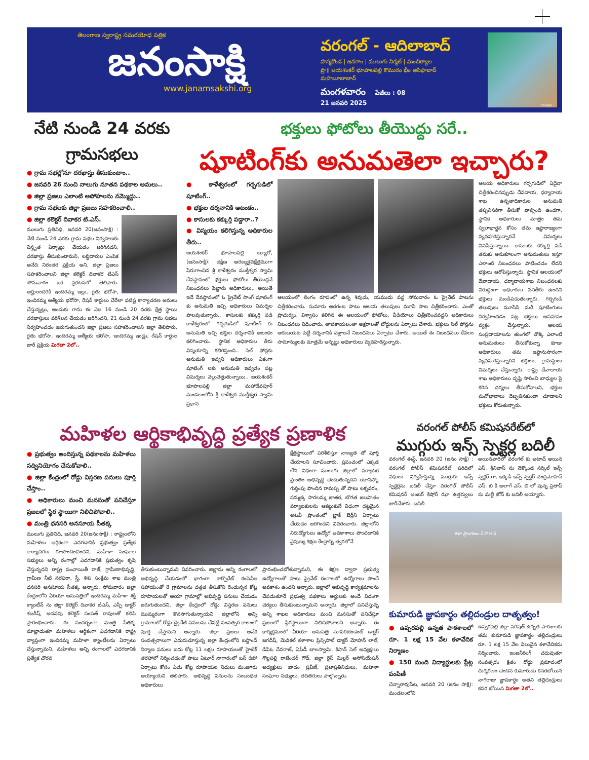తెలంగాణ స్వరాష్ట్ర సమరయోధ పత్రిక
జనంసాక్షి
www.janamsakshi.org
వరంగల్ - ఆదిలాబాద్
హన్మకొండ | జనగాం | ములుగు నిర్మల్ | మంచిర్యాల
ప్రొ॥ జయశంకర్ భూపాలపల్లి కొమురం భీం ఆసిఫాబాద్
మహబూబాబాద్
మంగళవారం పేజీలు : 08
21 జనవరి 2025
Follow :
నేటి నుండి 24 వరకు గ్రామసభలు
● గ్రామ సభల్లోనూ దరఖాస్తు తీసుకుంటాం..
● జనవరి 26 నుంచి నాలుగు నూతన పథకాల అమలు..
● జిల్లా ప్రజలు ఎలాంటి అపోహలను నమ్మొద్దు..
● గ్రామ సభలకు జిల్లా ప్రజలు సహకరించాలి..
● జిల్లా కలెక్టర్ దివాకర టి.ఎస్.
ములుగు ప్రతినిధి, జనవరి 20(జనంసాక్షి) : నేటి నుండి 24 వరకు గ్రామ సభల నిర్వహణకు విస్తృత ఏర్పాట్లు చేయడం జరిగినదని, దరఖాస్తు తీసుకుంటామని, లబ్ధిదారుల ఎంపిక అనేది నిరంతర ప్రక్రియ అని, జిల్లా ప్రజలు సహకరించాలని జిల్లా కలెక్టర్ దివాకర టిఎస్ సోమవారం ఒక ప్రకటనలో తెలిపారు. అర్హులందరికి ఇందిరమ్మ ఇల్లు, రైతు భరోసా, ఇందిరమ్మ ఆత్మీయ భరోసా, రేషన్ కార్డులు చేరేలా పటిష్ట కార్యాచరణ అమలు చేస్తున్నట్లు, అందుకు గాను ఈ నెల 16 నుండి 20 వరకు క్షేత్ర స్థాయి దరఖాస్తులు పరిశీలన చేయడం జరిగిందని, 21 నుండి 24 వరకు గ్రామ సభలు నిర్వహించడం జరుగుతుందని జిల్లా ప్రజలు సహకరించాలని జిల్లా తెలిపారు. రైతు భరోసా, ఇందిరమ్మ ఆత్మీయ భరోసా, ఇందిరమ్మ ఇండ్లు, రేషన్ కార్డుల జారీ ప్రక్రియ మిగతా 2లో..
భక్తులు ఫోటోలు తీయొద్దు సరే..
షూటింగ్‌కు అనుమతెలా ఇచ్చారు?
● కాళేశ్వరంలో గర్భగుడిలో షూటింగ్..
● భక్తుల దర్శనానికి ఆటంకం..
● కాసులకు కక్కుర్తి పడ్డారా..?
● విస్మయం కలిగిస్తున్న అధికారుల తీరు..
జయశంకర్ భూపాలపల్లి బ్యూరో, (జనంసాక్షి): దక్షిణ అరణ్యశైవక్షేత్రముగా పేరుగాంచిన శ్రీ కాళేశ్వరం ముక్తీశ్వర స్వామి దేవస్థానంలో భక్తులు ఫోటోలు తీయొద్దనే నిబంధనలు పెట్టారు అధికారులు.. అయితే ఇదే దేవస్థానంలో ఓ ప్రైవేట్ సాంగ్ షూటింగ్ కు అనుమతి ఇచ్చి అధికారులు విమర్శల పాలవుతున్నారు.. కాసులకు కక్కుర్తి పడి కాళేశ్వరంలో గర్భగుడిలో షూటింగ్ కు అనుమతి ఇచ్చి భక్తుల దర్శనానికి ఆటంకం కలిగించారు.. స్థానిక అధికారుల తీరు విస్మయాన్ని కలిగిస్తుంది.. సెల్ ఫోన్లకు అనుమతి ఇవ్వని అధికారులు ఏకంగా షూటింగ్ లకు అనుమతి ఇవ్వడం పట్ల విమర్శలు వెల్లువెత్తుతున్నాయి.. జయశంకర్ భూపాలపల్లి జిల్లా మహాదేవపూర్ మండలంలోని శ్రీ కాళేశ్వర ముక్తీశ్వర స్వామి ప్రధాన
ఆలయంలో లింగం రూపంలో ఉన్న శివుడు, యముడు వద్ద సోమవారం ఓ ప్రైవేట్ పాటను చిత్రీకరించారు. సుమారు అరగంట పాటు ఆలయ తలుపులు మూసి పాట చిత్రీకరించారు. ఎంతో ప్రాచుర్యం, విశ్వాసం కలిగిన ఈ ఆలయంలో ఫోటోలు, వీడియోలు చిత్రీకరించవద్దని అధికారులు నిబంధనలు విధించారు. తాటికాయలంతా అక్షరాలతో బోర్డులను ఏర్పాటు చేశారు. భక్తులు సెల్ ఫోన్లను ఆరుబయట పెట్టి దర్శనానికి వెళ్లాలనే నిబంధనలు ఏర్పాటు చేశారు. అయితే ఈ నిబంధనలు కేవలం సామాన్యులకు మాత్రమే అన్నట్టు అధికారులు వ్యవహరిస్తున్నారు.
ఆలయ అధికారులు గర్భగుడిలో ఏదైనా చిత్రీకరించినప్పుడు దేవదాయ, ధర్మాదాయ శాఖ ఉన్నతాధికారుల అనుమతి తప్పనిసరిగా తీసుకో వాల్సింది ఉండగా, స్థానిక అధికారులు మాత్రం తమ స్వలాభార్జన కోసం తమ ఇష్టారాజ్యంగా వ్యవహరిస్తున్నారనే విమర్శలు వినిపిస్తున్నాయి. కాసులకు కక్కుర్తి పడి తమకు అనుకూలంగా అనుమతులు ఇస్తూ ఎలాంటి నిబంధనలు పాటించడం లేదని భక్తులు ఆరోపిస్తున్నారు. స్థానిక ఆలయంలో దేవాదాయ, ధర్మాదాయశాఖ నిబంధనలకు విరుద్ధంగా అధికారుల వనితీరు ఉందని భక్తులు మండిపడుతున్నారు. గర్భగుడి తలుపులు మూసేసి మరీ షూటింగులు నిర్వహించడం పట్ల భక్తులు అసహనం వ్యక్తం చేస్తున్నారు. ఆలయ సంప్రదాయాలను తుంగలో తొక్కి ఎలాంటి అనుమతులు తీసుకోకున్నా కూడా అధికారులు తమ ఇష్టానుసారంగా వ్యవహరిస్తున్నారని భక్తులు, గ్రామస్థులు విమర్శలు చేస్తున్నారు. రాష్ట్ర దేవాదాయ శాఖ అధికారులు దృష్టి సారించి బాధ్యుల పై కఠిన చర్యలు తీసుకోవాలని, భక్తుల మనోభావాలు దెబ్బతినకుండా చూడాలని భక్తులు కోరుతున్నారు.
మహిళల ఆర్థికాభివృద్ధి ప్రత్యేక ప్రణాళిక
● ప్రభుత్వం అందిస్తున్న పథకాలను మహిళలు సద్వినియోగం చేసుకోవాలి..
● జిల్లా కేంద్రంలో రోడ్డు విస్తరణ పనులు పూర్తి చేస్తాం..
● అధికారులు మంచి మనసుతో పనిచేస్తూ ప్రజలలో స్థిర స్థాయిగా నిలిచిపోవాలి..
● మంత్రి ధనసరి అనసూయ సీతక్క
ములుగు ప్రతినిధి, జనవరి 20(జనంసాక్షి) : రాష్ట్రంలోని మహిళలు ఆర్థికంగా ఎదగడానికి ప్రభుత్వం ప్రత్యేక కార్యాచరణ రూపొందించిందని, మహిళా సంఘాల సభ్యులు అన్ని రంగాల్లో ఎదగడానికి ప్రభుత్వం కృషి చేస్తున్నదని రాష్ట్ర పంచాయితీ రాజ్, గ్రామీణాభివృద్ధి, గ్రామీణ నీటి సరఫరా, స్త్రీ, శిశు సంక్షేమ శాఖ మంత్రి ధనసరి అనసూయ సీతక్క అన్నారు. సోమవారం జిల్లా కేంద్రంలోని ఏరియా ఆసుపత్రిలో ఇందిరమ్మ మహిళా శక్తి క్యాంటీన్ ను జిల్లా కలెక్టర్ దివాకర టిఎస్, ఎస్పీ డాక్టర్ శబరీష్, అదనపు కలెక్టర్ సంపత్ రావులతో కలిసి ప్రారంభించారు. ఈ సందర్భంగా మంత్రి సీతక్క మాట్లాడుతూ మహిళలు ఆర్థికంగా ఎదగడానికి రాష్ట్ర వ్యాప్తంగా ఇందిరమ్మ మహిళా క్యాంటీలను ఏర్పాటు చేస్తున్నామని, మహిళలు అన్ని రంగాలలో ఎదగడానికి ప్రత్యేక చొరవ
క్షేత్రస్థాయిలో పరిశీలిస్తూ నాణ్యత తో పూర్తి చేయాలని సూచించారు. ప్రపంచంలో ఎక్కడ లేని విధంగా ములుగు జిల్లాలో పర్యాటక ప్రాంతం అభివృద్ధి చెందుతున్నదని యోనిస్కో గుర్తింపు పొందిన రామప్ప తో పాటు లక్నవరం, సమ్మక్క సారలమ్మ జాతర, బొగత జలపాతం పర్యాటకులను ఆకట్టుకునే విధంగా దట్టమైన అటవీ ప్రాంతంలో బ్లాక్ బెర్రీని ఏర్పాటు చేయడం జరిగిందని వివరించారు. జిల్లాలోని నిరుద్యోగులు ఉద్యోగ అవకాశాలు పొందడానికి నైపుణ్య శిక్షణ కేంద్రాన్ని త్వరలోనే
తీసుకుంటున్నామని వివరించారు. జిల్లాను అన్ని రంగాలలో అభివృద్ధి చేయడంలో భాగంగా కార్పొరేట్ కంపెనీల సహాయంతో 8 గ్రామాలను దత్తత తీసుకొని రెండున్నర కోట్ల రూపాయలతో ఆయా గ్రామాల్లో అభివృద్ధి పనులు చేయడం జరుగుతుందని, జిల్లా కేంద్రంలో రోడ్డు విస్తరణ పనులు ముమ్మరంగా కొనసాగుతున్నాయని జిల్లాలోని అన్ని గ్రామాలలో రోడ్డు డ్రైనేజీ పనులను చేపట్టి సంవత్సర కాలంలో పూర్తి చేస్తామని అన్నారు. జిల్లా ప్రజలు అనేక సంవత్సరాలుగా ఎదురుచూస్తున్న జిల్లా కేంద్రంలోని బస్టాండ్ నిర్మాణ పనులు ఐదు కోట్ల 11 లక్షల రూపాయలతో హైటెక్ తరహాలో నిర్మించడంతో పాటు ఏటూర్ నాగారంలో బస్ డిపో ఏర్పాటు కోసం ఏడు కోట్ల రూపాయల నిధులు మంజూరు అయ్యాయని తెలిపారు. అభివృద్ధి పనులను సంబంధిత అధికారులు
ప్రారంభించబోతున్నామని, ఈ శిక్షణ ద్వారా ప్రభుత్వ ఉద్యోగాలతో పాటు ప్రైవేట్ రంగాలలో ఉద్యోగాలు పొందే అవకాశం ఉందని అన్నారు. జిల్లాలో అభివృద్ధి కార్యక్రమాలను చేపడుతూనే ప్రభుత్వ పథకాలు అర్హులకు అందే విధంగా చర్యలు తీసుకుంటున్నామని అన్నారు. జిల్లాలో పనిచేస్తున్న అన్ని శాఖల అధికారులు మంచి మనసుతో పనిచేస్తూ ప్రజలలో స్థిరస్థాయిగా నిలిచిపోవాలని అన్నారు. ఈ కార్యక్రమంలో ఏరియా ఆసుపత్రి సూపరిటెండెంట్ డాక్టర్ జగదీష్, మెడికల్ కళాశాల ప్రిన్సిపాల్ డాక్టర్ మోహన్ లాల్, డిపిఓ దేవరాజ్, ఏపీడీ బాలస్వామి, కిసాన్ సెల్ అధ్యక్షులు గొల్లపల్లి రాజేందర్ గౌడ్, జిల్లా రైస్ మిల్లర్ అసోసియేషన్ అధ్యక్షులు బాదం ప్రవీణ్, ప్రజాప్రతినిధులు, మహిళా సంఘాల సభ్యులు, తదితరులు పాల్గొన్నారు.
వరంగల్ పోలీస్ కమిషనరేట్‌లో
ముగ్గురు ఇన్స్ స్పెక్టర్ల బదిలీ
వరంగల్ ఈస్ట్, జనవరి 20 (జనం సాక్షి) : వరంగల్ పోలీస్ కమిషనరేట్ పరిధిలో విధులు నిర్వహిస్తున్న ముగ్గురు ఇన్స్ స్పెక్టర్లను బదిలీ చేస్తూ వరంగల్ పోలీస్ కమిషనర్ అంబర్ కిషోర్ ఝా ఉత్తర్వులు జారీచేశారు. బదిలీ
అయినవారిలో వరంగల్ కు అటాచ్ అయిన ఎస్. శ్రీనివాస్ ను నెక్కొండ సర్కిల్ ఇన్స్ స్పెక్టర్ గా, ఇక్కడి ఇన్స్ స్పెక్టర్ చంద్రమోహన్ ఎస్. బి కి అలాగే ఎస్. బి లో వున్న ప్రతాప్ ను మల్టీ జోన్ కు బదిలీ అయ్యారు.
కళా ప్రాంగణం Z.P.H.S
కుమారుడి జ్ఞాపకార్థం తల్లిదండ్రుల దాతృత్వం!
● ఉప్పరపల్లి ఉన్నత పాఠశాలలో రూ. 1 లక్ష 15 వేల కళావేదిక నిర్మాణం
● 150 మంది విద్యార్థులకు ప్లేట్ల పంపిణీ
చెన్నారావుపేట, జనవరి 20 (జనం సాక్షి): మండలంలోని
ఉప్పరపల్లి జిల్లా పరిషత్ ఉన్నత పాఠశాలకు తమ కుమారుడి జ్ఞాపకార్థం తల్లిదండ్రులు రూ. 1 లక్ష 15 వేల విలువైన కళావేదికను నిర్మించారు. ఇంజనీరింగ్ చదువుతూ సంవత్సరం క్రితం రోడ్డు ప్రమాదంలో దుర్మరణం చెందిన కుమారుడు కసరబోయిన నాగరాజు జ్ఞాపకార్థం అతని తల్లిదండ్రులు కసర బోయిన మిగతా 2లో..